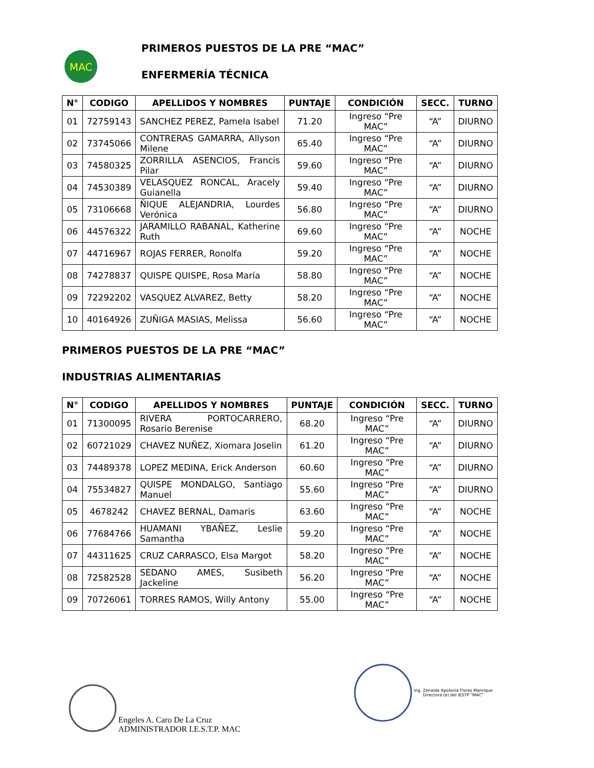MAC
PRIMEROS PUESTOS DE LA PRE “MAC”
ENFERMERÍA TÉCNICA
| N° | CODIGO | APELLIDOS Y NOMBRES | PUNTAJE | CONDICIÓN | SECC. | TURNO |
| --- | --- | --- | --- | --- | --- | --- |
| 01 | 72759143 | SANCHEZ PEREZ, Pamela Isabel | 71.20 | Ingreso “Pre MAC” | “A” | DIURNO |
| 02 | 73745066 | CONTRERAS GAMARRA, Allyson Milene | 65.40 | Ingreso “Pre MAC” | “A” | DIURNO |
| 03 | 74580325 | ZORRILLA ASENCIOS, Francis Pilar | 59.60 | Ingreso “Pre MAC” | “A” | DIURNO |
| 04 | 74530389 | VELASQUEZ RONCAL, Aracely Guianella | 59.40 | Ingreso “Pre MAC” | “A” | DIURNO |
| 05 | 73106668 | ÑIQUE ALEJANDRIA, Lourdes Verónica | 56.80 | Ingreso “Pre MAC” | “A” | DIURNO |
| 06 | 44576322 | JARAMILLO RABANAL, Katherine Ruth | 69.60 | Ingreso “Pre MAC” | “A” | NOCHE |
| 07 | 44716967 | ROJAS FERRER, Ronolfa | 59.20 | Ingreso “Pre MAC” | “A” | NOCHE |
| 08 | 74278837 | QUISPE QUISPE, Rosa María | 58.80 | Ingreso “Pre MAC” | “A” | NOCHE |
| 09 | 72292202 | VASQUEZ ALVAREZ, Betty | 58.20 | Ingreso “Pre MAC” | “A” | NOCHE |
| 10 | 40164926 | ZUÑIGA MASIAS, Melissa | 56.60 | Ingreso “Pre MAC” | “A” | NOCHE |
PRIMEROS PUESTOS DE LA PRE “MAC”
INDUSTRIAS ALIMENTARIAS
| N° | CODIGO | APELLIDOS Y NOMBRES | PUNTAJE | CONDICIÓN | SECC. | TURNO |
| --- | --- | --- | --- | --- | --- | --- |
| 01 | 71300095 | RIVERA PORTOCARRERO, Rosario Berenise | 68.20 | Ingreso “Pre MAC” | “A” | DIURNO |
| 02 | 60721029 | CHAVEZ NUÑEZ, Xiomara Joselin | 61.20 | Ingreso “Pre MAC” | “A” | DIURNO |
| 03 | 74489378 | LOPEZ MEDINA, Erick Anderson | 60.60 | Ingreso “Pre MAC” | “A” | DIURNO |
| 04 | 75534827 | QUISPE MONDALGO, Santiago Manuel | 55.60 | Ingreso “Pre MAC” | “A” | DIURNO |
| 05 | 4678242 | CHAVEZ BERNAL, Damaris | 63.60 | Ingreso “Pre MAC” | “A” | NOCHE |
| 06 | 77684766 | HUAMANI YBAÑEZ, Leslie Samantha | 59.20 | Ingreso “Pre MAC” | “A” | NOCHE |
| 07 | 44311625 | CRUZ CARRASCO, Elsa Margot | 58.20 | Ingreso “Pre MAC” | “A” | NOCHE |
| 08 | 72582528 | SEDANO AMES, Susibeth Jackeline | 56.20 | Ingreso “Pre MAC” | “A” | NOCHE |
| 09 | 70726061 | TORRES RAMOS, Willy Antony | 55.00 | Ingreso “Pre MAC” | “A” | NOCHE |
Engeles A. Caro De La Cruz
ADMINISTRADOR I.E.S.T.P. MAC
Ing. Zenaida Apolonia Flores Manrique
Directora (e) del IESTP "MAC"